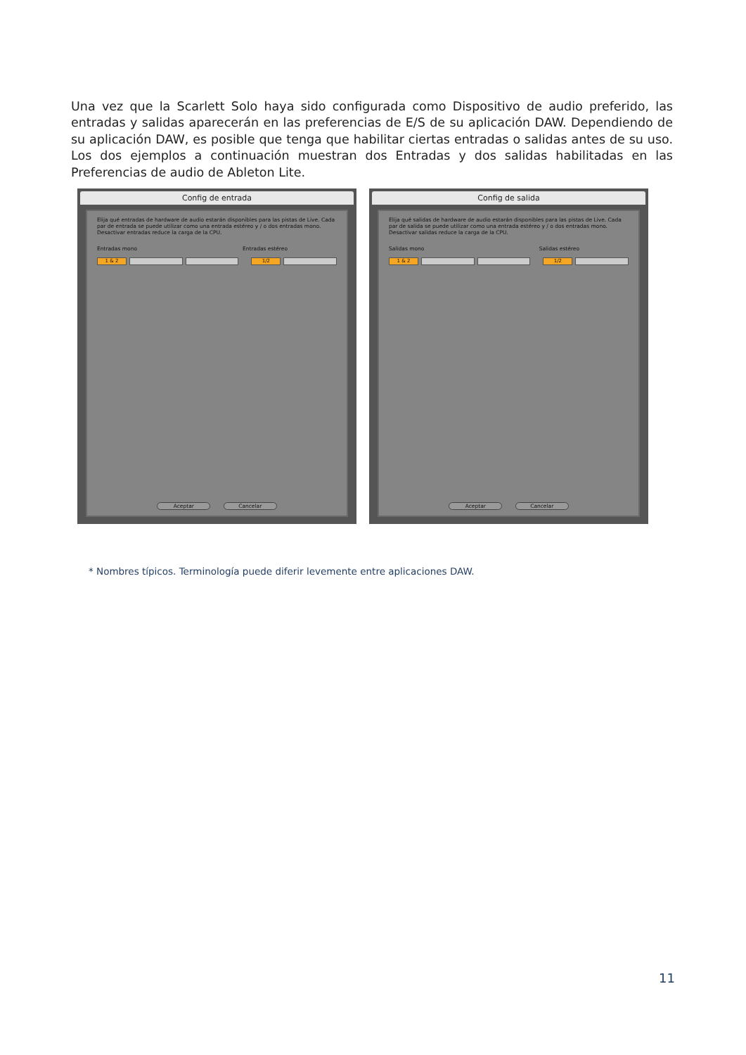Una vez que la Scarlett Solo haya sido configurada como Dispositivo de audio preferido, las entradas y salidas aparecerán en las preferencias de E/S de su aplicación DAW. Dependiendo de su aplicación DAW, es posible que tenga que habilitar ciertas entradas o salidas antes de su uso. Los dos ejemplos a continuación muestran dos Entradas y dos salidas habilitadas en las Preferencias de audio de Ableton Lite.
Config de entrada
Elija qué entradas de hardware de audio estarán disponibles para las pistas de Live. Cada par de entrada se puede utilizar como una entrada estéreo y / o dos entradas mono. Desactivar entradas reduce la carga de la CPU.
Entradas mono Entradas estéreo
1 & 2 1/2
Aceptar Cancelar
Config de salida
Elija qué salidas de hardware de audio estarán disponibles para las pistas de Live. Cada par de salida se puede utilizar como una entrada estéreo y / o dos entradas mono. Desactivar salidas reduce la carga de la CPU.
Salidas mono Salidas estéreo
1 & 2 1/2
Aceptar Cancelar
* Nombres típicos. Terminología puede diferir levemente entre aplicaciones DAW.
11